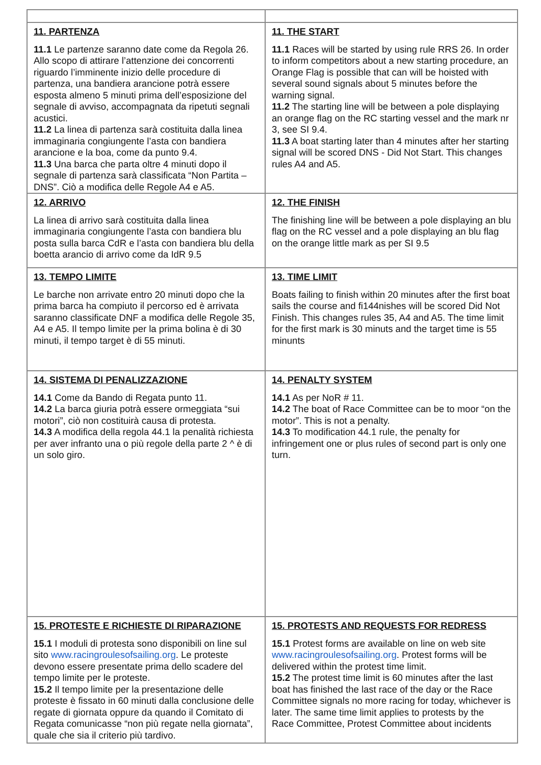| 11. PARTENZA 11.1 Le partenze saranno date come da Regola 26. Allo scopo di attirare l’attenzione dei concorrenti riguardo l’imminente inizio delle procedure di partenza, una bandiera arancione potrà essere esposta almeno 5 minuti prima dell’esposizione del segnale di avviso, accompagnata da ripetuti segnali acustici. 11.2 La linea di partenza sarà costituita dalla linea immaginaria congiungente l’asta con bandiera arancione e la boa, come da punto 9.4. 11.3 Una barca che parta oltre 4 minuti dopo il segnale di partenza sarà classificata “Non Partita – DNS”. Ciò a modifica delle Regole A4 e A5. | 11. THE START 11.1 Races will be started by using rule RRS 26. In order to inform competitors about a new starting procedure, an Orange Flag is possible that can will be hoisted with several sound signals about 5 minutes before the warning signal. 11.2 The starting line will be between a pole displaying an orange flag on the RC starting vessel and the mark nr 3, see SI 9.4. 11.3 A boat starting later than 4 minutes after her starting signal will be scored DNS - Did Not Start. This changes rules A4 and A5. |
| 12. ARRIVO La linea di arrivo sarà costituita dalla linea immaginaria congiungente l’asta con bandiera blu posta sulla barca CdR e l’asta con bandiera blu della boetta arancio di arrivo come da IdR 9.5 | 12. THE FINISH The finishing line will be between a pole displaying an blu flag on the RC vessel and a pole displaying an blu flag on the orange little mark as per SI 9.5 |
| 13. TEMPO LIMITE Le barche non arrivate entro 20 minuti dopo che la prima barca ha compiuto il percorso ed è arrivata saranno classificate DNF a modifica delle Regole 35, A4 e A5. Il tempo limite per la prima bolina è di 30 minuti, il tempo target è di 55 minuti. | 13. TIME LIMIT Boats failing to finish within 20 minutes after the first boat sails the course and fi144nishes will be scored Did Not Finish. This changes rules 35, A4 and A5. The time limit for the first mark is 30 minuts and the target time is 55 minunts |
| 14. SISTEMA DI PENALIZZAZIONE 14.1 Come da Bando di Regata punto 11. 14.2 La barca giuria potrà essere ormeggiata “sui motori”, ciò non costituirà causa di protesta. 14.3 A modifica della regola 44.1 la penalità richiesta per aver infranto una o più regole della parte 2 ^ è di un solo giro. | 14. PENALTY SYSTEM 14.1 As per NoR # 11. 14.2 The boat of Race Committee can be to moor “on the motor”. This is not a penalty. 14.3 To modification 44.1 rule, the penalty for infringement one or plus rules of second part is only one turn. |
| 15. PROTESTE E RICHIESTE DI RIPARAZIONE 15.1 I moduli di protesta sono disponibili on line sul sito www.racingroulesofsailing.org . Le proteste devono essere presentate prima dello scadere del tempo limite per le proteste. 15.2 Il tempo limite per la presentazione delle proteste è fissato in 60 minuti dalla conclusione delle regate di giornata oppure da quando il Comitato di Regata comunicasse “non più regate nella giornata”, quale che sia il criterio più tardivo. | 15. PROTESTS AND REQUESTS FOR REDRESS 15.1 Protest forms are available on line on web site www.racingroulesofsailing.org . Protest forms will be delivered within the protest time limit. 15.2 The protest time limit is 60 minutes after the last boat has finished the last race of the day or the Race Committee signals no more racing for today, whichever is later. The same time limit applies to protests by the Race Committee, Protest Committee about incidents |